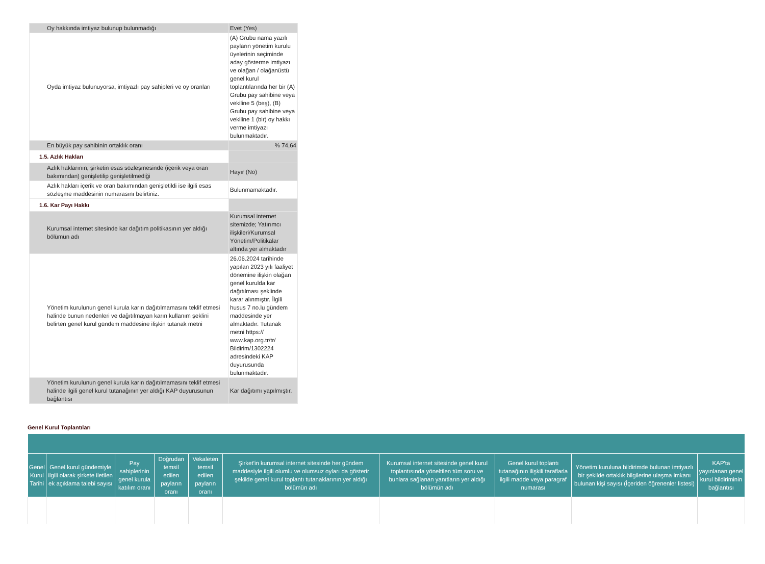| Oy hakkında imtiyaz bulunup bulunmadığı | Evet (Yes) |
| Oyda imtiyaz bulunuyorsa, imtiyazlı pay sahipleri ve oy oranları | (A) Grubu nama yazılı payların yönetim kurulu üyelerinin seçiminde aday gösterme imtiyazı ve olağan / olağanüstü genel kurul toplantılarında her bir (A) Grubu pay sahibine veya vekiline 5 (beş), (B) Grubu pay sahibine veya vekiline 1 (bir) oy hakkı verme imtiyazı bulunmaktadır. |
| En büyük pay sahibinin ortaklık oranı | % 74,64 |
| 1.5. Azlık Hakları | |
| Azlık haklarının, şirketin esas sözleşmesinde (içerik veya oran bakımından) genişletilip genişletilmediği | Hayır (No) |
| Azlık hakları içerik ve oran bakımından genişletildi ise ilgili esas sözleşme maddesinin numarasını belirtiniz. | Bulunmamaktadır. |
| 1.6. Kar Payı Hakkı | |
| Kurumsal internet sitesinde kar dağıtım politikasının yer aldığı bölümün adı | Kurumsal internet sitemizde; Yatırımcı ilişkileri/Kurumsal Yönetim/Politikalar altında yer almaktadır |
| Yönetim kurulunun genel kurula karın dağıtılmamasını teklif etmesi halinde bunun nedenleri ve dağıtılmayan karın kullanım şeklini belirten genel kurul gündem maddesine ilişkin tutanak metni | 26.06.2024 tarihinde yapılan 2023 yılı faaliyet dönemine ilişkin olağan genel kurulda kar dağıtılması şeklinde karar alınmıştır. İlgili husus 7 no.lu gündem maddesinde yer almaktadır. Tutanak metni https:// www.kap.org.tr/tr/ Bildirim/1302224 adresindeki KAP duyurusunda bulunmaktadır. |
| Yönetim kurulunun genel kurula karın dağıtılmamasını teklif etmesi halinde ilgili genel kurul tutanağının yer aldığı KAP duyurusunun bağlantısı | Kar dağıtımı yapılmıştır. |
Genel Kurul Toplantıları
| Genel Kurul Tarihi | Genel kurul gündemiyle ilgili olarak şirkete iletilen ek açıklama talebi sayısı | Pay sahiplerinin genel kurula katılım oranı | Doğrudan temsil edilen payların oranı | Vekaleten temsil edilen payların oranı | Şirket'in kurumsal internet sitesinde her gündem maddesiyle ilgili olumlu ve olumsuz oyları da gösterir şekilde genel kurul toplantı tutanaklarının yer aldığı bölümün adı | Kurumsal internet sitesinde genel kurul toplantısında yöneltilen tüm soru ve bunlara sağlanan yanıtların yer aldığı bölümün adı | Genel kurul toplantı tutanağının ilişkili taraflarla ilgili madde veya paragraf numarası | Yönetim kuruluna bildirimde bulunan imtiyazlı bir şekilde ortaklık bilgilerine ulaşma imkanı bulunan kişi sayısı (İçeriden öğrenenler listesi) | KAP'ta yayınlanan genel kurul bildiriminin bağlantısı |
| --- | --- | --- | --- | --- | --- | --- | --- | --- | --- |